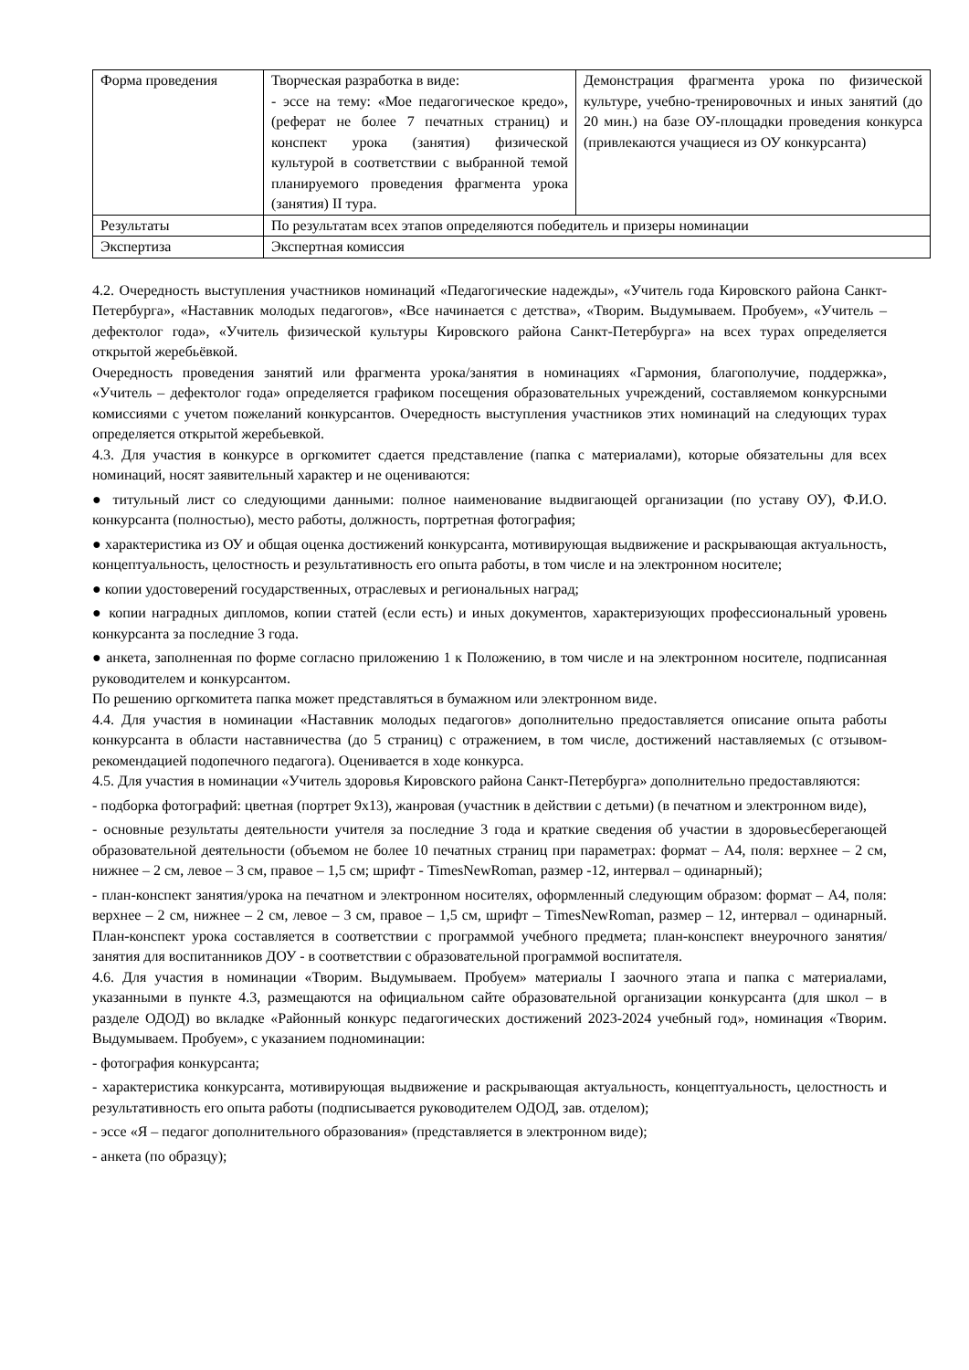| Форма проведения | Творческая разработка в виде: - эссе на тему: «Мое педагогическое кредо», (реферат не более 7 печатных страниц) и конспект урока (занятия) физической культурой в соответствии с выбранной темой планируемого проведения фрагмента урока (занятия) II тура. | Демонстрация фрагмента урока по физической культуре, учебно-тренировочных и иных занятий (до 20 мин.) на базе ОУ-площадки проведения конкурса (привлекаются учащиеся из ОУ конкурсанта) |
| Результаты | По результатам всех этапов определяются победитель и призеры номинации | |
| Экспертиза | Экспертная комиссия | |
4.2. Очередность выступления участников номинаций «Педагогические надежды», «Учитель года Кировского района Санкт-Петербурга», «Наставник молодых педагогов», «Все начинается с детства», «Творим. Выдумываем. Пробуем», «Учитель – дефектолог года», «Учитель физической культуры Кировского района Санкт-Петербурга» на всех турах определяется открытой жеребьёвкой.
Очередность проведения занятий или фрагмента урока/занятия в номинациях «Гармония, благополучие, поддержка», «Учитель – дефектолог года» определяется графиком посещения образовательных учреждений, составляемом конкурсными комиссиями с учетом пожеланий конкурсантов. Очередность выступления участников этих номинаций на следующих турах определяется открытой жеребьевкой.
4.3. Для участия в конкурсе в оргкомитет сдается представление (папка с материалами), которые обязательны для всех номинаций, носят заявительный характер и не оцениваются:
● титульный лист со следующими данными: полное наименование выдвигающей организации (по уставу ОУ), Ф.И.О. конкурсанта (полностью), место работы, должность, портретная фотография;
● характеристика из ОУ и общая оценка достижений конкурсанта, мотивирующая выдвижение и раскрывающая актуальность, концептуальность, целостность и результативность его опыта работы, в том числе и на электронном носителе;
● копии удостоверений государственных, отраслевых и региональных наград;
● копии наградных дипломов, копии статей (если есть) и иных документов, характеризующих профессиональный уровень конкурсанта за последние 3 года.
● анкета, заполненная по форме согласно приложению 1 к Положению, в том числе и на электронном носителе, подписанная руководителем и конкурсантом.
По решению оргкомитета папка может представляться в бумажном или электронном виде.
4.4. Для участия в номинации «Наставник молодых педагогов» дополнительно предоставляется описание опыта работы конкурсанта в области наставничества (до 5 страниц) с отражением, в том числе, достижений наставляемых (с отзывом-рекомендацией подопечного педагога). Оценивается в ходе конкурса.
4.5. Для участия в номинации «Учитель здоровья Кировского района Санкт-Петербурга» дополнительно предоставляются:
- подборка фотографий: цветная (портрет 9х13), жанровая (участник в действии с детьми) (в печатном и электронном виде),
- основные результаты деятельности учителя за последние 3 года и краткие сведения об участии в здоровьесберегающей образовательной деятельности (объемом не более 10 печатных страниц при параметрах: формат – А4, поля: верхнее – 2 см, нижнее – 2 см, левое – 3 см, правое – 1,5 см; шрифт - TimesNewRoman, размер -12, интервал – одинарный);
- план-конспект занятия/урока на печатном и электронном носителях, оформленный следующим образом: формат – А4, поля: верхнее – 2 см, нижнее – 2 см, левое – 3 см, правое – 1,5 см, шрифт – TimesNewRoman, размер – 12, интервал – одинарный. План-конспект урока составляется в соответствии с программой учебного предмета; план-конспект внеурочного занятия/занятия для воспитанников ДОУ - в соответствии с образовательной программой воспитателя.
4.6. Для участия в номинации «Творим. Выдумываем. Пробуем» материалы I заочного этапа и папка с материалами, указанными в пункте 4.3, размещаются на официальном сайте образовательной организации конкурсанта (для школ – в разделе ОДОД) во вкладке «Районный конкурс педагогических достижений 2023-2024 учебный год», номинация «Творим. Выдумываем. Пробуем», с указанием подноминации:
- фотография конкурсанта;
- характеристика конкурсанта, мотивирующая выдвижение и раскрывающая актуальность, концептуальность, целостность и результативность его опыта работы (подписывается руководителем ОДОД, зав. отделом);
- эссе «Я – педагог дополнительного образования» (представляется в электронном виде);
- анкета (по образцу);